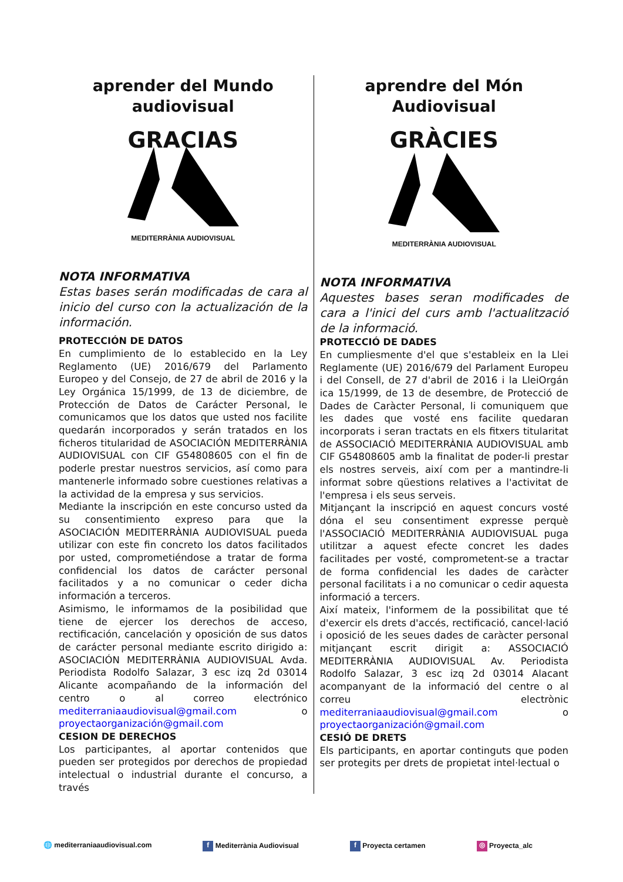aprender del Mundo
audiovisual
GRACIAS
MEDITERRÀNIA AUDIOVISUAL
NOTA INFORMATIVA
Estas bases serán modificadas de cara al inicio del curso con la actualización de la información.
PROTECCIÓN DE DATOS
En cumplimiento de lo establecido en la Ley Reglamento (UE) 2016/679 del Parlamento Europeo y del Consejo, de 27 de abril de 2016 y la Ley Orgánica 15/1999, de 13 de diciembre, de Protección de Datos de Carácter Personal, le comunicamos que los datos que usted nos facilite quedarán incorporados y serán tratados en los ficheros titularidad de ASOCIACIÓN MEDITERRÀNIA AUDIOVISUAL con CIF G54808605 con el fin de poderle prestar nuestros servicios, así como para mantenerle informado sobre cuestiones relativas a la actividad de la empresa y sus servicios.
Mediante la inscripción en este concurso usted da su consentimiento expreso para que la ASOCIACIÓN MEDITERRÀNIA AUDIOVISUAL pueda utilizar con este fin concreto los datos facilitados por usted, comprometiéndose a tratar de forma confidencial los datos de carácter personal facilitados y a no comunicar o ceder dicha información a terceros.
Asimismo, le informamos de la posibilidad que tiene de ejercer los derechos de acceso, rectificación, cancelación y oposición de sus datos de carácter personal mediante escrito dirigido a: ASOCIACIÓN MEDITERRÀNIA AUDIOVISUAL Avda. Periodista Rodolfo Salazar, 3 esc izq 2d 03014 Alicante acompañando de la información del centro o al correo electrónico mediterraniaaudiovisual@gmail.com o proyectaorganización@gmail.com
CESION DE DERECHOS
Los participantes, al aportar contenidos que pueden ser protegidos por derechos de propiedad intelectual o industrial durante el concurso, a través
aprendre del Món
Audiovisual
GRÀCIES
MEDITERRÀNIA AUDIOVISUAL
NOTA INFORMATIVA
Aquestes bases seran modificades de cara a l'inici del curs amb l'actualització de la informació.
PROTECCIÓ DE DADES
En cumpliesmente d'el que s'estableix en la Llei Reglamente (UE) 2016/679 del Parlament Europeu i del Consell, de 27 d'abril de 2016 i la LleiOrgán ica 15/1999, de 13 de desembre, de Protecció de Dades de Caràcter Personal, li comuniquem que les dades que vosté ens facilite quedaran incorporats i seran tractats en els fitxers titularitat de ASSOCIACIÓ MEDITERRÀNIA AUDIOVISUAL amb CIF G54808605 amb la finalitat de poder-li prestar els nostres serveis, així com per a mantindre-li informat sobre qüestions relatives a l'activitat de l'empresa i els seus serveis.
Mitjançant la inscripció en aquest concurs vosté dóna el seu consentiment expresse perquè l'ASSOCIACIÓ MEDITERRÀNIA AUDIOVISUAL puga utilitzar a aquest efecte concret les dades facilitades per vosté, comprometent-se a tractar de forma confidencial les dades de caràcter personal facilitats i a no comunicar o cedir aquesta informació a tercers.
Així mateix, l'informem de la possibilitat que té d'exercir els drets d'accés, rectificació, cancel·lació i oposició de les seues dades de caràcter personal mitjançant escrit dirigit a: ASSOCIACIÓ MEDITERRÀNIA AUDIOVISUAL Av. Periodista Rodolfo Salazar, 3 esc izq 2d 03014 Alacant acompanyant de la informació del centre o al correu electrònic mediterraniaaudiovisual@gmail.com o proyectaorganización@gmail.com
CESIÓ DE DRETS
Els participants, en aportar continguts que poden ser protegits per drets de propietat intel·lectual o
🌐 mediterraniaaudiovisual.com f Mediterrània Audiovisual f Proyecta certamen ◎ Proyecta_alc